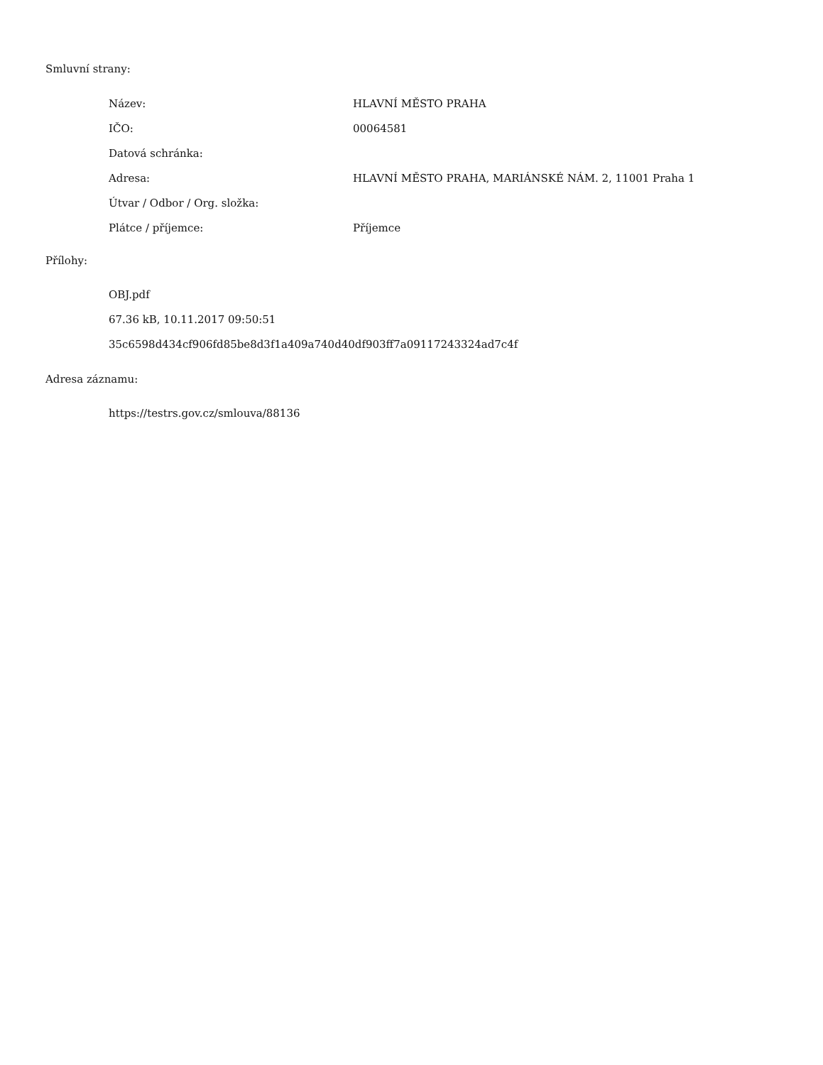Smluvní strany:
| Název: | HLAVNÍ MĚSTO PRAHA |
| IČO: | 00064581 |
| Datová schránka: | |
| Adresa: | HLAVNÍ MĚSTO PRAHA, MARIÁNSKÉ NÁM. 2, 11001 Praha 1 |
| Útvar / Odbor / Org. složka: | |
| Plátce / příjemce: | Příjemce |
Přílohy:
OBJ.pdf
67.36 kB, 10.11.2017 09:50:51
35c6598d434cf906fd85be8d3f1a409a740d40df903ff7a09117243324ad7c4f
Adresa záznamu:
https://testrs.gov.cz/smlouva/88136